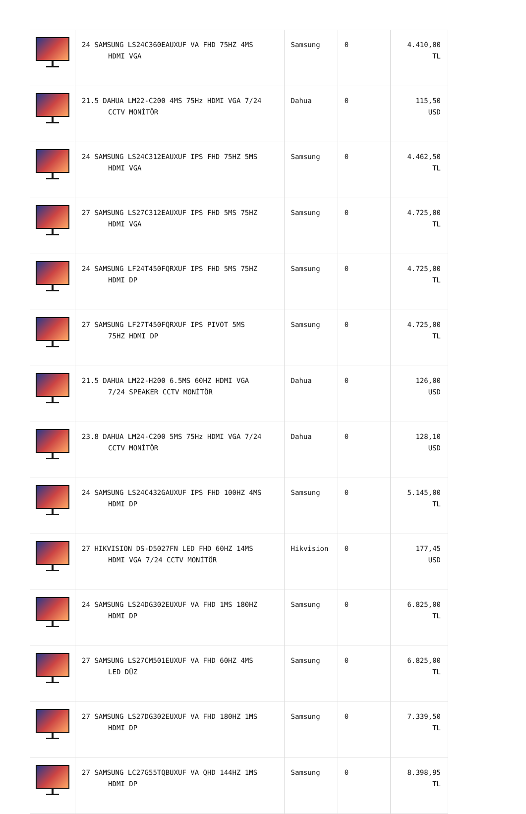| | 24 SAMSUNG LS24C360EAUXUF VA FHD 75HZ 4MS HDMI VGA | Samsung | 0 | 4.410,00 TL |
| | 21.5 DAHUA LM22-C200 4MS 75Hz HDMI VGA 7/24 CCTV MONİTÖR | Dahua | 0 | 115,50 USD |
| | 24 SAMSUNG LS24C312EAUXUF IPS FHD 75HZ 5MS HDMI VGA | Samsung | 0 | 4.462,50 TL |
| | 27 SAMSUNG LS27C312EAUXUF IPS FHD 5MS 75HZ HDMI VGA | Samsung | 0 | 4.725,00 TL |
| | 24 SAMSUNG LF24T450FQRXUF IPS FHD 5MS 75HZ HDMI DP | Samsung | 0 | 4.725,00 TL |
| | 27 SAMSUNG LF27T450FQRXUF IPS PIVOT 5MS 75HZ HDMI DP | Samsung | 0 | 4.725,00 TL |
| | 21.5 DAHUA LM22-H200 6.5MS 60HZ HDMI VGA 7/24 SPEAKER CCTV MONİTÖR | Dahua | 0 | 126,00 USD |
| | 23.8 DAHUA LM24-C200 5MS 75Hz HDMI VGA 7/24 CCTV MONİTÖR | Dahua | 0 | 128,10 USD |
| | 24 SAMSUNG LS24C432GAUXUF IPS FHD 100HZ 4MS HDMI DP | Samsung | 0 | 5.145,00 TL |
| | 27 HIKVISION DS-D5027FN LED FHD 60HZ 14MS HDMI VGA 7/24 CCTV MONİTÖR | Hikvision | 0 | 177,45 USD |
| | 24 SAMSUNG LS24DG302EUXUF VA FHD 1MS 180HZ HDMI DP | Samsung | 0 | 6.825,00 TL |
| | 27 SAMSUNG LS27CM501EUXUF VA FHD 60HZ 4MS LED DÜZ | Samsung | 0 | 6.825,00 TL |
| | 27 SAMSUNG LS27DG302EUXUF VA FHD 180HZ 1MS HDMI DP | Samsung | 0 | 7.339,50 TL |
| | 27 SAMSUNG LC27G55TQBUXUF VA QHD 144HZ 1MS HDMI DP | Samsung | 0 | 8.398,95 TL |